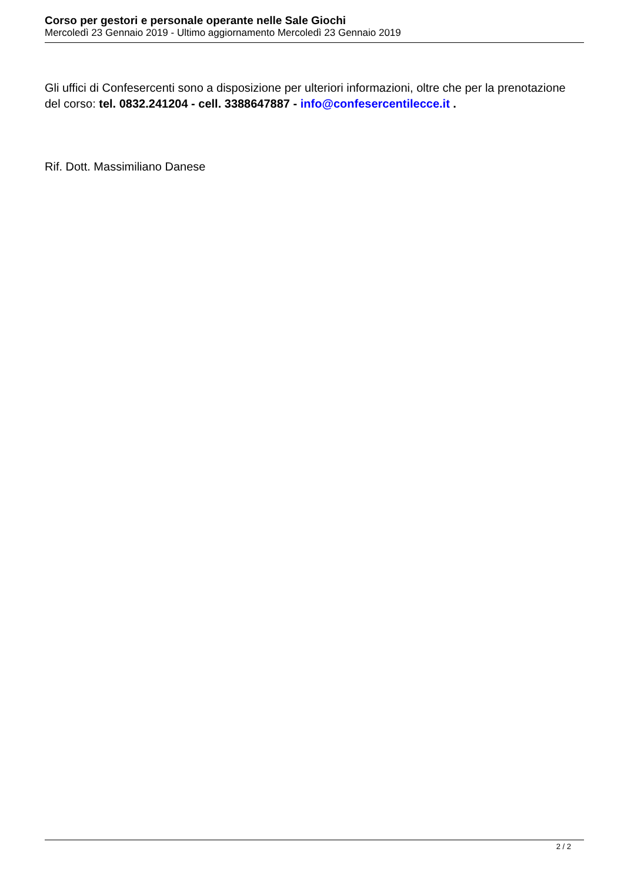Corso per gestori e personale operante nelle Sale Giochi
Mercoledì 23 Gennaio 2019 - Ultimo aggiornamento Mercoledì 23 Gennaio 2019
Gli uffici di Confesercenti sono a disposizione per ulteriori informazioni, oltre che per la prenotazione del corso: tel. 0832.241204 - cell. 3388647887 - info@confesercentilecce.it .
Rif. Dott. Massimiliano Danese
2 / 2